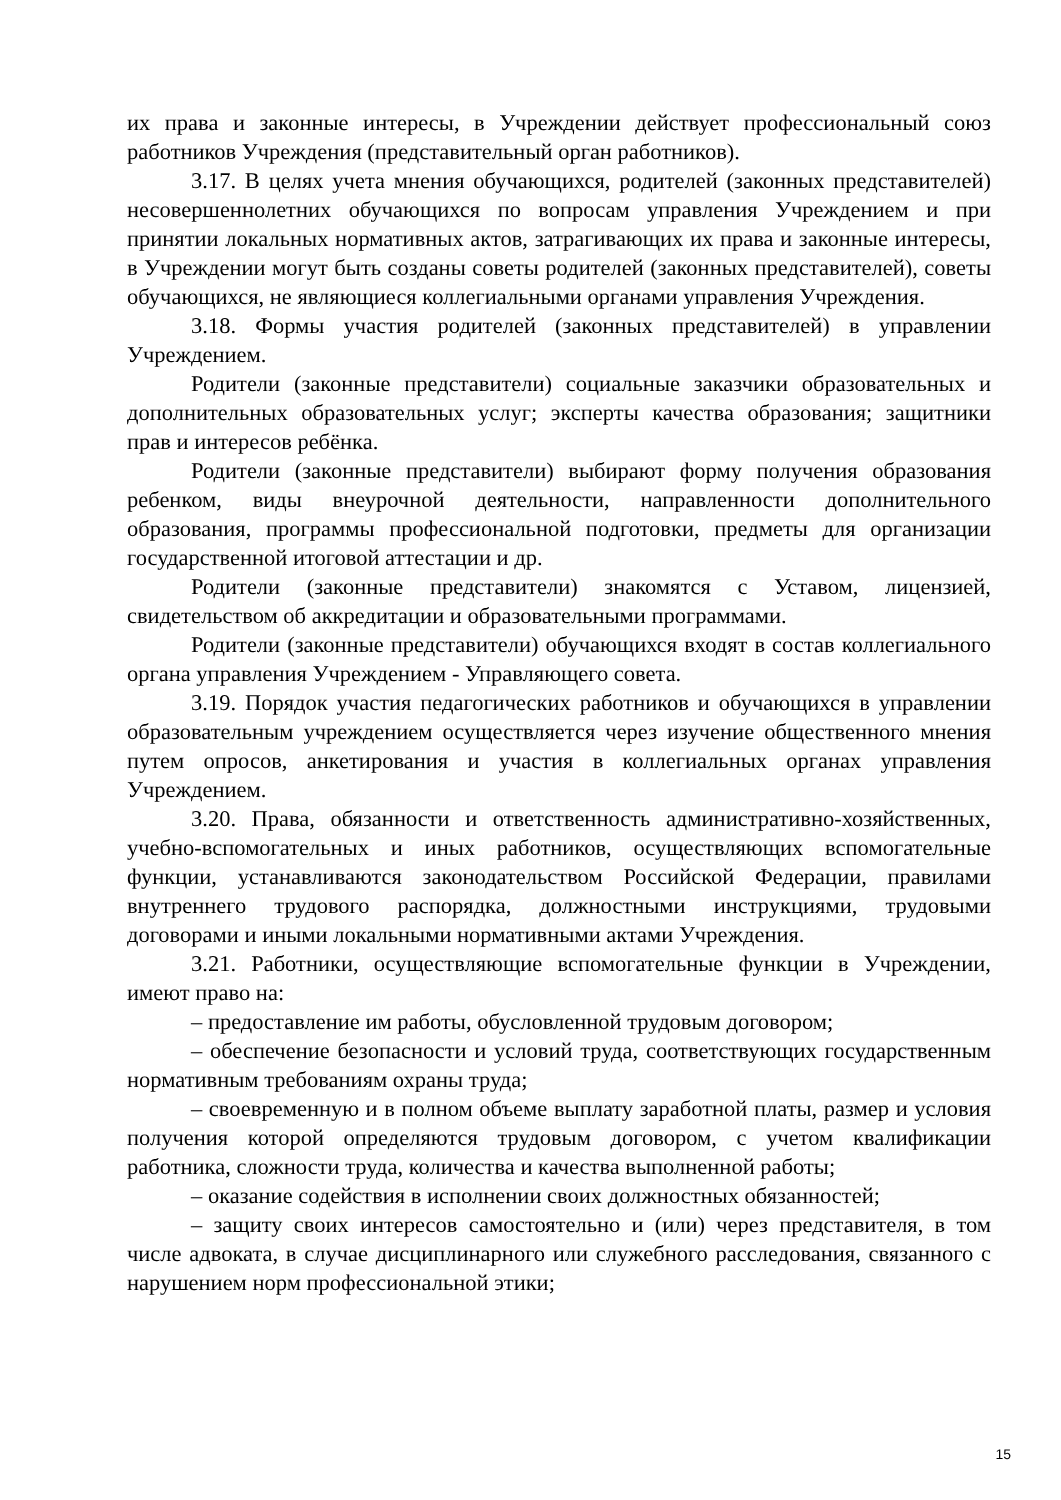их права и законные интересы, в Учреждении действует профессиональный союз работников Учреждения (представительный орган работников).
3.17. В целях учета мнения обучающихся, родителей (законных представителей) несовершеннолетних обучающихся по вопросам управления Учреждением и при принятии локальных нормативных актов, затрагивающих их права и законные интересы, в Учреждении могут быть созданы советы родителей (законных представителей), советы обучающихся, не являющиеся коллегиальными органами управления Учреждения.
3.18. Формы участия родителей (законных представителей) в управлении Учреждением.
Родители (законные представители) социальные заказчики образовательных и дополнительных образовательных услуг; эксперты качества образования; защитники прав и интересов ребёнка.
Родители (законные представители) выбирают форму получения образования ребенком, виды внеурочной деятельности, направленности дополнительного образования, программы профессиональной подготовки, предметы для организации государственной итоговой аттестации и др.
Родители (законные представители) знакомятся с Уставом, лицензией, свидетельством об аккредитации и образовательными программами.
Родители (законные представители) обучающихся входят в состав коллегиального органа управления Учреждением - Управляющего совета.
3.19. Порядок участия педагогических работников и обучающихся в управлении образовательным учреждением осуществляется через изучение общественного мнения путем опросов, анкетирования и участия в коллегиальных органах управления Учреждением.
3.20. Права, обязанности и ответственность административно-хозяйственных, учебно-вспомогательных и иных работников, осуществляющих вспомогательные функции, устанавливаются законодательством Российской Федерации, правилами внутреннего трудового распорядка, должностными инструкциями, трудовыми договорами и иными локальными нормативными актами Учреждения.
3.21. Работники, осуществляющие вспомогательные функции в Учреждении, имеют право на:
– предоставление им работы, обусловленной трудовым договором;
– обеспечение безопасности и условий труда, соответствующих государственным нормативным требованиям охраны труда;
– своевременную и в полном объеме выплату заработной платы, размер и условия получения которой определяются трудовым договором, с учетом квалификации работника, сложности труда, количества и качества выполненной работы;
– оказание содействия в исполнении своих должностных обязанностей;
– защиту своих интересов самостоятельно и (или) через представителя, в том числе адвоката, в случае дисциплинарного или служебного расследования, связанного с нарушением норм профессиональной этики;
15